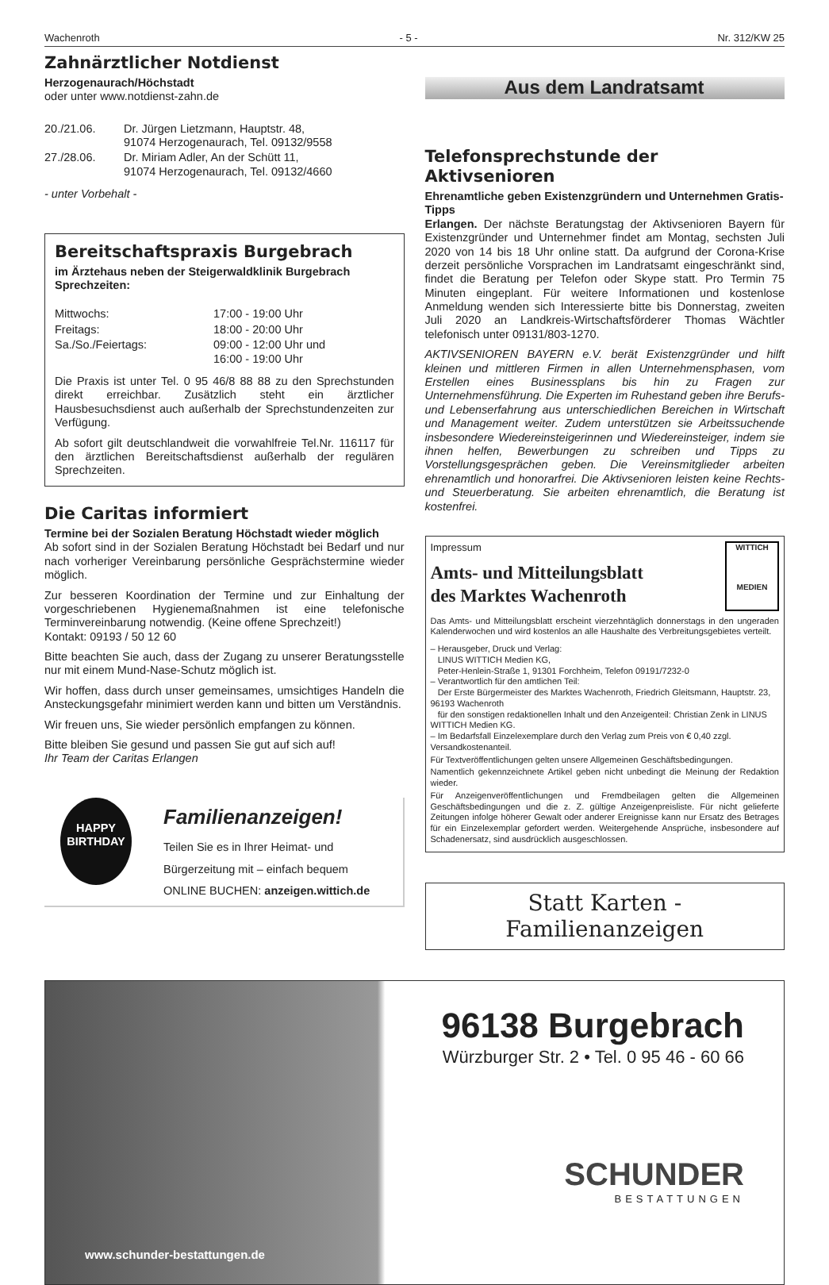Wachenroth - 5 - Nr. 312/KW 25
Zahnärztlicher Notdienst
Herzogenaurach/Höchstadt
oder unter www.notdienst-zahn.de
| 20./21.06. | Dr. Jürgen Lietzmann, Hauptstr. 48, 91074 Herzogenaurach, Tel. 09132/9558 |
| 27./28.06. | Dr. Miriam Adler, An der Schütt 11, 91074 Herzogenaurach, Tel. 09132/4660 |
- unter Vorbehalt -
Bereitschaftspraxis Burgebrach
im Ärztehaus neben der Steigerwaldklinik Burgebrach
Sprechzeiten:
| Mittwochs: | 17:00 - 19:00 Uhr |
| Freitags: | 18:00 - 20:00 Uhr |
| Sa./So./Feiertags: | 09:00 - 12:00 Uhr und 16:00 - 19:00 Uhr |
Die Praxis ist unter Tel. 0 95 46/8 88 88 zu den Sprechstunden direkt erreichbar. Zusätzlich steht ein ärztlicher Hausbesuchsdienst auch außerhalb der Sprechstundenzeiten zur Verfügung.
Ab sofort gilt deutschlandweit die vorwahlfreie Tel.Nr. 116117 für den ärztlichen Bereitschaftsdienst außerhalb der regulären Sprechzeiten.
Die Caritas informiert
Termine bei der Sozialen Beratung Höchstadt wieder möglich
Ab sofort sind in der Sozialen Beratung Höchstadt bei Bedarf und nur nach vorheriger Vereinbarung persönliche Gesprächstermine wieder möglich.
Zur besseren Koordination der Termine und zur Einhaltung der vorgeschriebenen Hygienemaßnahmen ist eine telefonische Terminvereinbarung notwendig. (Keine offene Sprechzeit!)
Kontakt: 09193 / 50 12 60
Bitte beachten Sie auch, dass der Zugang zu unserer Beratungsstelle nur mit einem Mund-Nase-Schutz möglich ist.
Wir hoffen, dass durch unser gemeinsames, umsichtiges Handeln die Ansteckungsgefahr minimiert werden kann und bitten um Verständnis.
Wir freuen uns, Sie wieder persönlich empfangen zu können.
Bitte bleiben Sie gesund und passen Sie gut auf sich auf!
Ihr Team der Caritas Erlangen
HAPPY BIRTHDAY
Familienanzeigen!
Teilen Sie es in Ihrer Heimat- und
Bürgerzeitung mit – einfach bequem
ONLINE BUCHEN: anzeigen.wittich.de
Aus dem Landratsamt
Telefonsprechstunde der Aktivsenioren
Ehrenamtliche geben Existenzgründern und Unternehmen Gratis-Tipps
Erlangen. Der nächste Beratungstag der Aktivsenioren Bayern für Existenzgründer und Unternehmer findet am Montag, sechsten Juli 2020 von 14 bis 18 Uhr online statt. Da aufgrund der Corona-Krise derzeit persönliche Vorsprachen im Landratsamt eingeschränkt sind, findet die Beratung per Telefon oder Skype statt. Pro Termin 75 Minuten eingeplant. Für weitere Informationen und kostenlose Anmeldung wenden sich Interessierte bitte bis Donnerstag, zweiten Juli 2020 an Landkreis-Wirtschaftsförderer Thomas Wächtler telefonisch unter 09131/803-1270.
AKTIVSENIOREN BAYERN e.V. berät Existenzgründer und hilft kleinen und mittleren Firmen in allen Unternehmensphasen, vom Erstellen eines Businessplans bis hin zu Fragen zur Unternehmensführung. Die Experten im Ruhestand geben ihre Berufs- und Lebenserfahrung aus unterschiedlichen Bereichen in Wirtschaft und Management weiter. Zudem unterstützen sie Arbeitssuchende insbesondere Wiedereinsteigerinnen und Wiedereinsteiger, indem sie ihnen helfen, Bewerbungen zu schreiben und Tipps zu Vorstellungsgesprächen geben. Die Vereinsmitglieder arbeiten ehrenamtlich und honorarfrei. Die Aktivsenioren leisten keine Rechts- und Steuerberatung. Sie arbeiten ehrenamtlich, die Beratung ist kostenfrei.
Impressum
Amts- und Mitteilungsblatt
des Marktes Wachenroth
WITTICH
MEDIEN
Das Amts- und Mitteilungsblatt erscheint vierzehntäglich donnerstags in den ungeraden Kalenderwochen und wird kostenlos an alle Haushalte des Verbreitungsgebietes verteilt.
– Herausgeber, Druck und Verlag:
LINUS WITTICH Medien KG,
Peter-Henlein-Straße 1, 91301 Forchheim, Telefon 09191/7232-0
– Verantwortlich für den amtlichen Teil:
Der Erste Bürgermeister des Marktes Wachenroth, Friedrich Gleitsmann, Hauptstr. 23, 96193 Wachenroth
für den sonstigen redaktionellen Inhalt und den Anzeigenteil: Christian Zenk in LINUS WITTICH Medien KG.
– Im Bedarfsfall Einzelexemplare durch den Verlag zum Preis von € 0,40 zzgl. Versandkostenanteil.
Für Textveröffentlichungen gelten unsere Allgemeinen Geschäftsbedingungen.
Namentlich gekennzeichnete Artikel geben nicht unbedingt die Meinung der Redaktion wieder.
Für Anzeigenveröffentlichungen und Fremdbeilagen gelten die Allgemeinen Geschäftsbedingungen und die z. Z. gültige Anzeigenpreisliste. Für nicht gelieferte Zeitungen infolge höherer Gewalt oder anderer Ereignisse kann nur Ersatz des Betrages für ein Einzelexemplar gefordert werden. Weitergehende Ansprüche, insbesondere auf Schadenersatz, sind ausdrücklich ausgeschlossen.
Statt Karten - Familienanzeigen
www.schunder-bestattungen.de
96138 Burgebrach
Würzburger Str. 2 • Tel. 0 95 46 - 60 66
SCHUNDER
BESTATTUNGEN